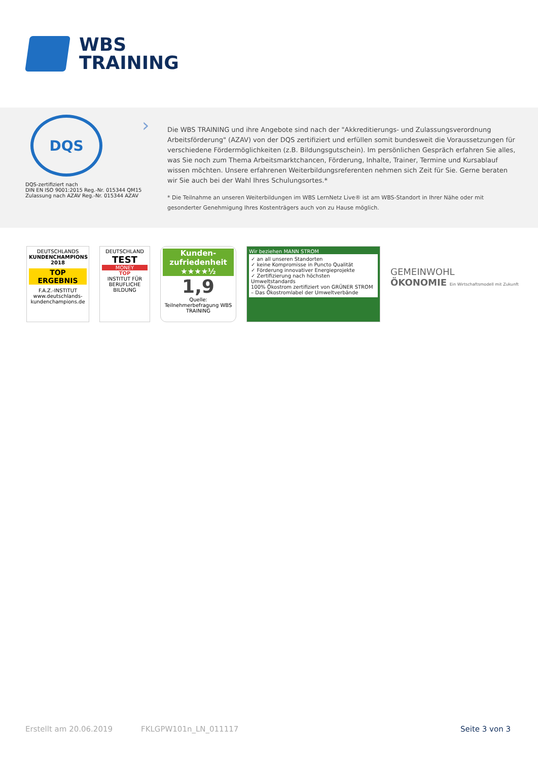WBS
TRAINING
DQS
DQS-zertifiziert nach
DIN EN ISO 9001:2015 Reg.-Nr. 015344 QM15
Zulassung nach AZAV Reg.-Nr. 015344 AZAV
›
Die WBS TRAINING und ihre Angebote sind nach der "Akkreditierungs- und Zulassungsverordnung Arbeitsförderung" (AZAV) von der DQS zertifiziert und erfüllen somit bundesweit die Voraussetzungen für verschiedene Fördermöglichkeiten (z.B. Bildungsgutschein). Im persönlichen Gespräch erfahren Sie alles, was Sie noch zum Thema Arbeitsmarktchancen, Förderung, Inhalte, Trainer, Termine und Kursablauf wissen möchten. Unsere erfahrenen Weiterbildungsreferenten nehmen sich Zeit für Sie. Gerne beraten wir Sie auch bei der Wahl Ihres Schulungsortes.*
* Die Teilnahme an unseren Weiterbildungen im WBS LernNetz Live® ist am WBS-Standort in Ihrer Nähe oder mit gesonderter Genehmigung Ihres Kostenträgers auch von zu Hause möglich.
DEUTSCHLANDS
KUNDENCHAMPIONS 2018
TOP ERGEBNIS
F.A.Z.-INSTITUT
www.deutschlands-kundenchampions.de
DEUTSCHLAND
TEST
MONEY
TOP
INSTITUT FÜR BERUFLICHE BILDUNG
Kunden-
zufriedenheit
★★★★½
1,9
Quelle: Teilnehmerbefragung WBS TRAINING
Wir beziehen MANN STROM
✓ an all unseren Standorten
✓ keine Kompromisse in Puncto Qualität
✓ Förderung innovativer Energieprojekte
✓ Zertifizierung nach höchsten Umweltstandards
100% Ökostrom zertifiziert von GRÜNER STROM – Das Ökostromlabel der Umweltverbände
GEMEINWOHL
ÖKONOMIE Ein Wirtschaftsmodell mit Zukunft
Erstellt am 20.06.2019 FKLGPW101n_LN_011117 Seite 3 von 3